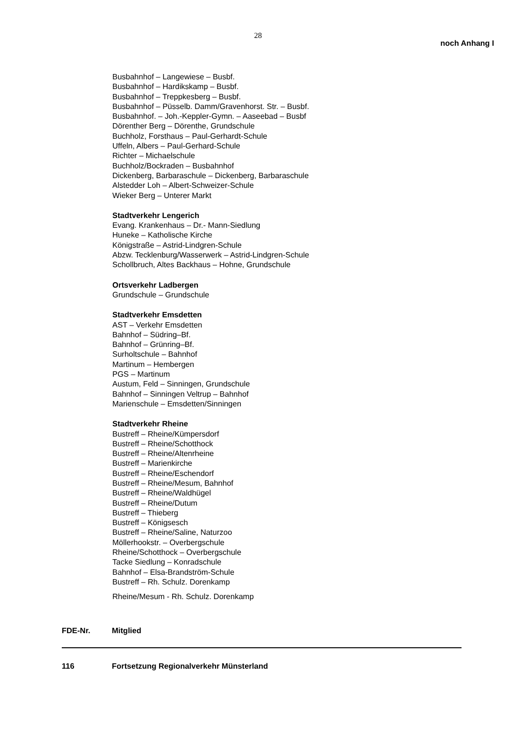28
noch Anhang I
Busbahnhof – Langewiese – Busbf.
Busbahnhof – Hardikskamp – Busbf.
Busbahnhof – Treppkesberg – Busbf.
Busbahnhof – Püsselb. Damm/Gravenhorst. Str. – Busbf.
Busbahnhof. – Joh.-Keppler-Gymn. – Aaseebad – Busbf
Dörenther Berg – Dörenthe, Grundschule
Buchholz, Forsthaus – Paul-Gerhardt-Schule
Uffeln, Albers – Paul-Gerhard-Schule
Richter – Michaelschule
Buchholz/Bockraden – Busbahnhof
Dickenberg, Barbaraschule – Dickenberg, Barbaraschule
Alstedder Loh – Albert-Schweizer-Schule
Wieker Berg – Unterer Markt
Stadtverkehr Lengerich
Evang. Krankenhaus – Dr.- Mann-Siedlung
Huneke – Katholische Kirche
Königstraße – Astrid-Lindgren-Schule
Abzw. Tecklenburg/Wasserwerk – Astrid-Lindgren-Schule
Schollbruch, Altes Backhaus – Hohne, Grundschule
Ortsverkehr Ladbergen
Grundschule – Grundschule
Stadtverkehr Emsdetten
AST – Verkehr Emsdetten
Bahnhof – Südring–Bf.
Bahnhof – Grünring–Bf.
Surholtschule – Bahnhof
Martinum – Hembergen
PGS – Martinum
Austum, Feld – Sinningen, Grundschule
Bahnhof – Sinningen Veltrup – Bahnhof
Marienschule – Emsdetten/Sinningen
Stadtverkehr Rheine
Bustreff – Rheine/Kümpersdorf
Bustreff – Rheine/Schotthock
Bustreff – Rheine/Altenrheine
Bustreff – Marienkirche
Bustreff – Rheine/Eschendorf
Bustreff – Rheine/Mesum, Bahnhof
Bustreff – Rheine/Waldhügel
Bustreff – Rheine/Dutum
Bustreff – Thieberg
Bustreff – Königsesch
Bustreff – Rheine/Saline, Naturzoo
Möllerhookstr. – Overbergschule
Rheine/Schotthock – Overbergschule
Tacke Siedlung – Konradschule
Bahnhof – Elsa-Brandström-Schule
Bustreff – Rh. Schulz. Dorenkamp
Rheine/Mesum - Rh. Schulz. Dorenkamp
FDE-Nr. Mitglied
116 Fortsetzung Regionalverkehr Münsterland